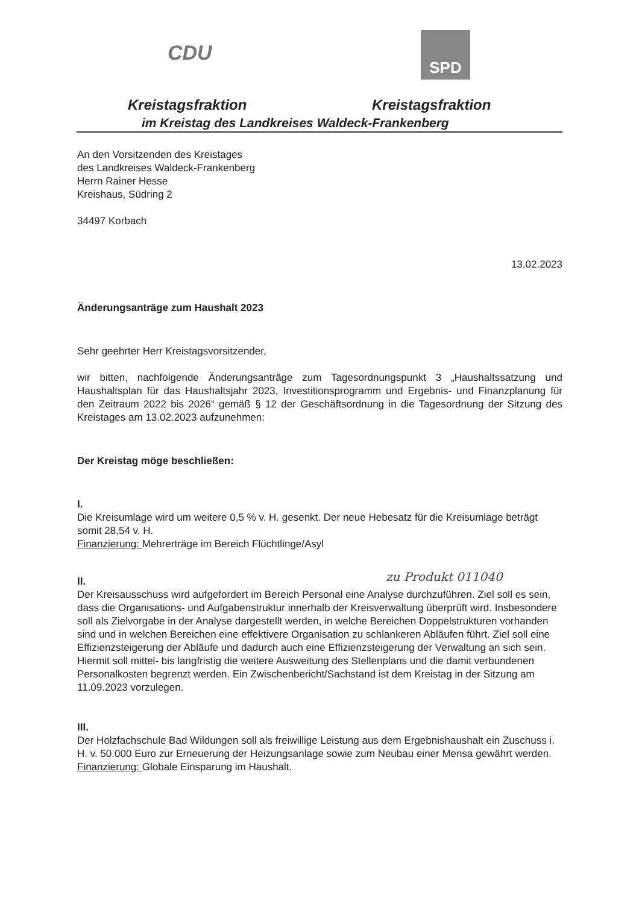CDU
SPD
Kreistagsfraktion Kreistagsfraktion
im Kreistag des Landkreises Waldeck-Frankenberg
An den Vorsitzenden des Kreistages
des Landkreises Waldeck-Frankenberg
Herrn Rainer Hesse
Kreishaus, Südring 2
34497 Korbach
13.02.2023
Änderungsanträge zum Haushalt 2023
Sehr geehrter Herr Kreistagsvorsitzender,
wir bitten, nachfolgende Änderungsanträge zum Tagesordnungspunkt 3 „Haushaltssatzung und Haushaltsplan für das Haushaltsjahr 2023, Investitionsprogramm und Ergebnis- und Finanzplanung für den Zeitraum 2022 bis 2026“ gemäß § 12 der Geschäftsordnung in die Tagesordnung der Sitzung des Kreistages am 13.02.2023 aufzunehmen:
Der Kreistag möge beschließen:
I.
Die Kreisumlage wird um weitere 0,5 % v. H. gesenkt. Der neue Hebesatz für die Kreisumlage beträgt somit 28,54 v. H.
Finanzierung: Mehrerträge im Bereich Flüchtlinge/Asyl
II.
Der Kreisausschuss wird aufgefordert im Bereich Personal eine Analyse durchzuführen. Ziel soll es sein, dass die Organisations- und Aufgabenstruktur innerhalb der Kreisverwaltung überprüft wird. Insbesondere soll als Zielvorgabe in der Analyse dargestellt werden, in welche Bereichen Doppelstrukturen vorhanden sind und in welchen Bereichen eine effektivere Organisation zu schlankeren Abläufen führt. Ziel soll eine Effizienzsteigerung der Abläufe und dadurch auch eine Effizienzsteigerung der Verwaltung an sich sein. Hiermit soll mittel- bis langfristig die weitere Ausweitung des Stellenplans und die damit verbundenen Personalkosten begrenzt werden. Ein Zwischenbericht/Sachstand ist dem Kreistag in der Sitzung am 11.09.2023 vorzulegen.
III.
Der Holzfachschule Bad Wildungen soll als freiwillige Leistung aus dem Ergebnishaushalt ein Zuschuss i. H. v. 50.000 Euro zur Erneuerung der Heizungsanlage sowie zum Neubau einer Mensa gewährt werden.
Finanzierung: Globale Einsparung im Haushalt.
zu Produkt 011040